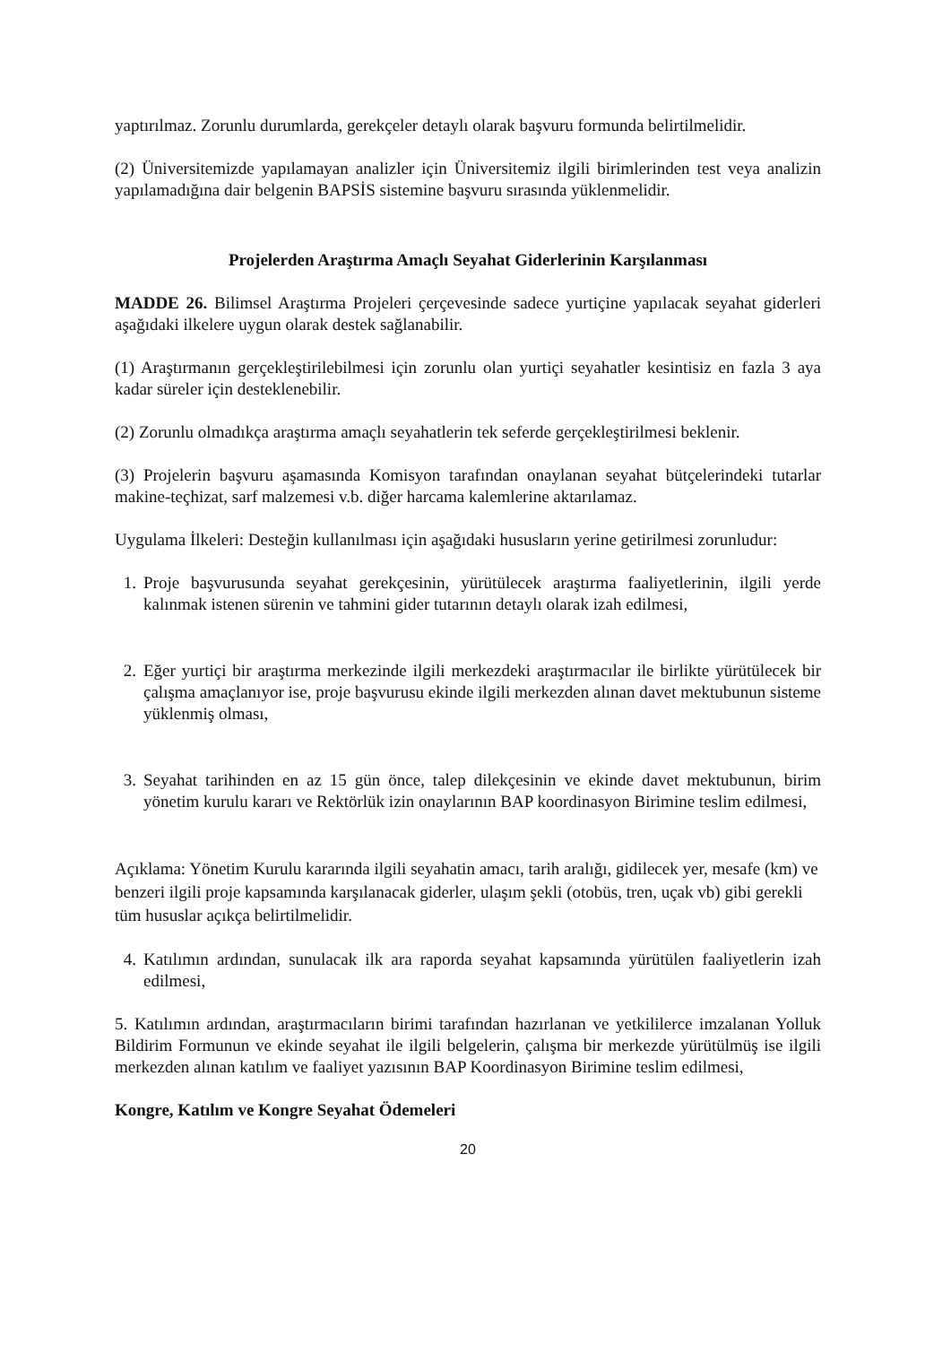yaptırılmaz. Zorunlu durumlarda, gerekçeler detaylı olarak başvuru formunda belirtilmelidir.
(2) Üniversitemizde yapılamayan analizler için Üniversitemiz ilgili birimlerinden test veya analizin yapılamadığına dair belgenin BAPSİS sistemine başvuru sırasında yüklenmelidir.
Projelerden Araştırma Amaçlı Seyahat Giderlerinin Karşılanması
MADDE 26. Bilimsel Araştırma Projeleri çerçevesinde sadece yurtiçine yapılacak seyahat giderleri aşağıdaki ilkelere uygun olarak destek sağlanabilir.
(1) Araştırmanın gerçekleştirilebilmesi için zorunlu olan yurtiçi seyahatler kesintisiz en fazla 3 aya kadar süreler için desteklenebilir.
(2) Zorunlu olmadıkça araştırma amaçlı seyahatlerin tek seferde gerçekleştirilmesi beklenir.
(3) Projelerin başvuru aşamasında Komisyon tarafından onaylanan seyahat bütçelerindeki tutarlar makine-teçhizat, sarf malzemesi v.b. diğer harcama kalemlerine aktarılamaz.
Uygulama İlkeleri: Desteğin kullanılması için aşağıdaki hususların yerine getirilmesi zorunludur:
1. Proje başvurusunda seyahat gerekçesinin, yürütülecek araştırma faaliyetlerinin, ilgili yerde kalınmak istenen sürenin ve tahmini gider tutarının detaylı olarak izah edilmesi,
2. Eğer yurtiçi bir araştırma merkezinde ilgili merkezdeki araştırmacılar ile birlikte yürütülecek bir çalışma amaçlanıyor ise, proje başvurusu ekinde ilgili merkezden alınan davet mektubunun sisteme yüklenmiş olması,
3. Seyahat tarihinden en az 15 gün önce, talep dilekçesinin ve ekinde davet mektubunun, birim yönetim kurulu kararı ve Rektörlük izin onaylarının BAP koordinasyon Birimine teslim edilmesi,
Açıklama: Yönetim Kurulu kararında ilgili seyahatin amacı, tarih aralığı, gidilecek yer, mesafe (km) ve benzeri ilgili proje kapsamında karşılanacak giderler, ulaşım şekli (otobüs, tren, uçak vb) gibi gerekli tüm hususlar açıkça belirtilmelidir.
4. Katılımın ardından, sunulacak ilk ara raporda seyahat kapsamında yürütülen faaliyetlerin izah edilmesi,
5. Katılımın ardından, araştırmacıların birimi tarafından hazırlanan ve yetkililerce imzalanan Yolluk Bildirim Formunun ve ekinde seyahat ile ilgili belgelerin, çalışma bir merkezde yürütülmüş ise ilgili merkezden alınan katılım ve faaliyet yazısının BAP Koordinasyon Birimine teslim edilmesi,
Kongre, Katılım ve Kongre Seyahat Ödemeleri
20